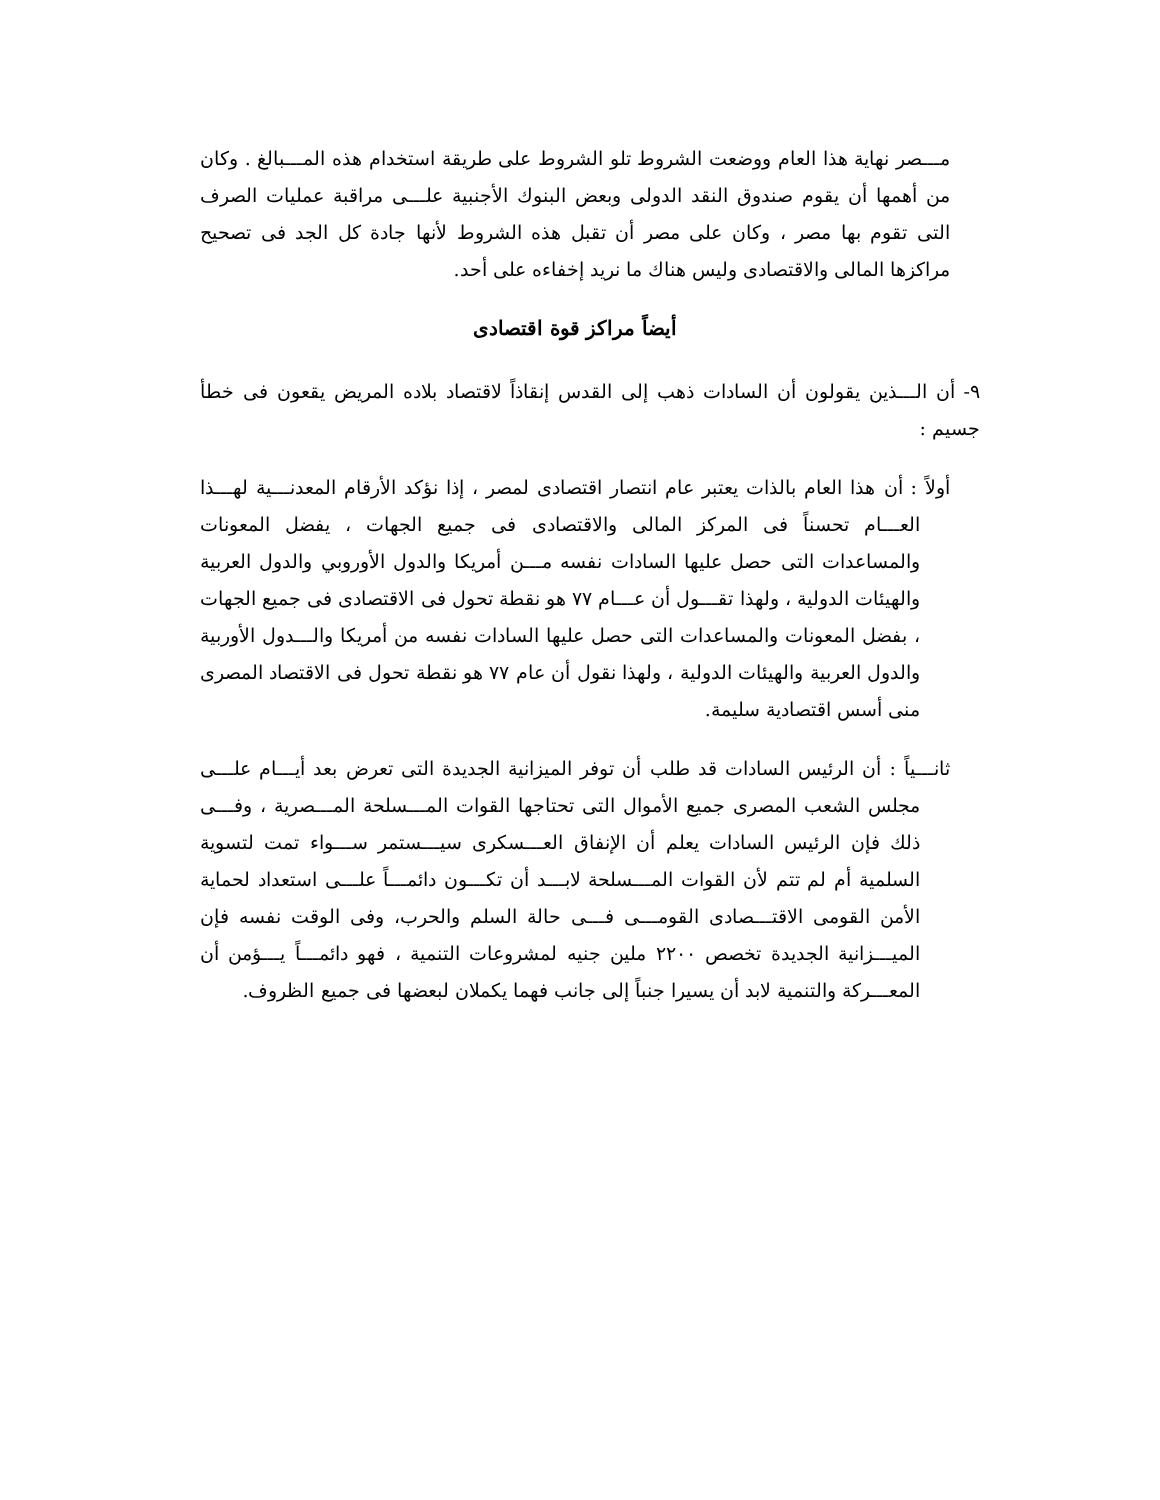مـــصر نهاية هذا العام ووضعت الشروط تلو الشروط على طريقة استخدام هذه المـــبالغ . وكان من أهمها أن يقوم صندوق النقد الدولى وبعض البنوك الأجنبية علـــى مراقبة عمليات الصرف التى تقوم بها مصر ، وكان على مصر أن تقبل هذه الشروط لأنها جادة كل الجد فى تصحيح مراكزها المالى والاقتصادى وليس هناك ما نريد إخفاءه على أحد.
أيضاً مراكز قوة اقتصادى
٩- أن الـــذين يقولون أن السادات ذهب إلى القدس إنقاذاً لاقتصاد بلاده المريض يقعون فى خطأ جسيم :
أولاً : أن هذا العام بالذات يعتبر عام انتصار اقتصادى لمصر ، إذا نؤكد الأرقام المعدنـــية لهـــذا العـــام تحسناً فى المركز المالى والاقتصادى فى جميع الجهات ، يفضل المعونات والمساعدات التى حصل عليها السادات نفسه مـــن أمريكا والدول الأوروبي والدول العربية والهيئات الدولية ، ولهذا تقـــول أن عـــام ٧٧ هو نقطة تحول فى الاقتصادى فى جميع الجهات ، بفضل المعونات والمساعدات التى حصل عليها السادات نفسه من أمريكا والـــدول الأوربية والدول العربية والهيئات الدولية ، ولهذا نقول أن عام ٧٧ هو نقطة تحول فى الاقتصاد المصرى منى أسس اقتصادية سليمة.
ثانـــياً : أن الرئيس السادات قد طلب أن توفر الميزانية الجديدة التى تعرض بعد أيـــام علـــى مجلس الشعب المصرى جميع الأموال التى تحتاجها القوات المـــسلحة المـــصرية ، وفـــى ذلك فإن الرئيس السادات يعلم أن الإنفاق العـــسكرى سيـــستمر ســـواء تمت لتسوية السلمية أم لم تتم لأن القوات المـــسلحة لابـــد أن تكـــون دائمـــاً علـــى استعداد لحماية الأمن القومى الاقتـــصادى القومـــى فـــى حالة السلم والحرب، وفى الوقت نفسه فإن الميـــزانية الجديدة تخصص ٢٢٠٠ ملين جنيه لمشروعات التنمية ، فهو دائمـــاً يـــؤمن أن المعـــركة والتنمية لابد أن يسيرا جنباً إلى جانب فهما يكملان لبعضها فى جميع الظروف.